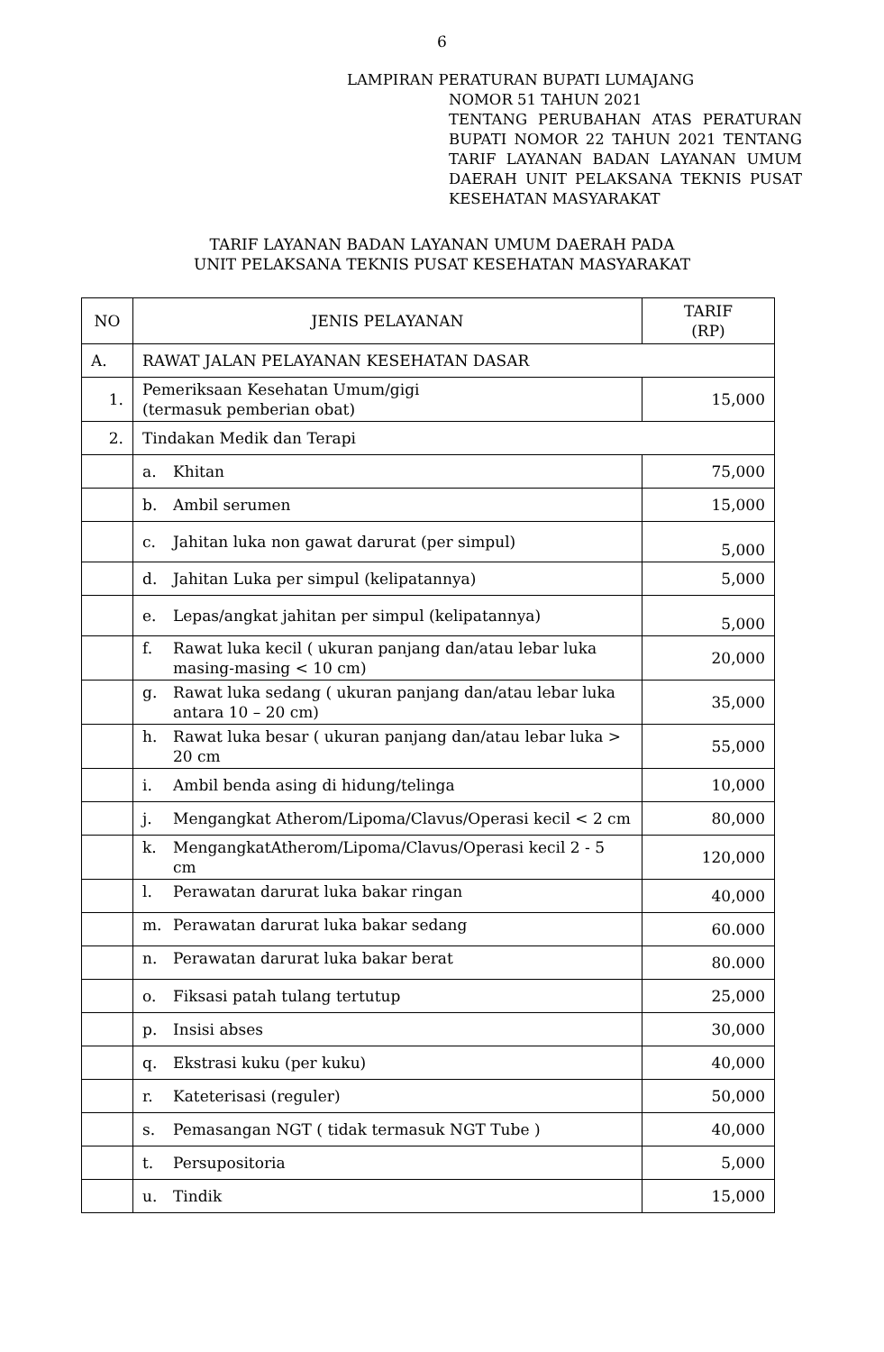6
LAMPIRAN PERATURAN BUPATI LUMAJANG
NOMOR 51 TAHUN 2021
TENTANG PERUBAHAN ATAS PERATURAN BUPATI NOMOR 22 TAHUN 2021 TENTANG TARIF LAYANAN BADAN LAYANAN UMUM DAERAH UNIT PELAKSANA TEKNIS PUSAT KESEHATAN MASYARAKAT
TARIF LAYANAN BADAN LAYANAN UMUM DAERAH PADA
UNIT PELAKSANA TEKNIS PUSAT KESEHATAN MASYARAKAT
| NO | JENIS PELAYANAN | TARIF (RP) |
| --- | --- | --- |
| A. | RAWAT JALAN PELAYANAN KESEHATAN DASAR | |
| 1. | Pemeriksaan Kesehatan Umum/gigi (termasuk pemberian obat) | 15,000 |
| 2. | Tindakan Medik dan Terapi | |
| | a. Khitan | 75,000 |
| | b. Ambil serumen | 15,000 |
| | c. Jahitan luka non gawat darurat (per simpul) | 5,000 |
| | d. Jahitan Luka per simpul (kelipatannya) | 5,000 |
| | e. Lepas/angkat jahitan per simpul (kelipatannya) | 5,000 |
| | f. Rawat luka kecil ( ukuran panjang dan/atau lebar luka masing-masing < 10 cm) | 20,000 |
| | g. Rawat luka sedang ( ukuran panjang dan/atau lebar luka antara 10 – 20 cm) | 35,000 |
| | h. Rawat luka besar ( ukuran panjang dan/atau lebar luka > 20 cm | 55,000 |
| | i. Ambil benda asing di hidung/telinga | 10,000 |
| | j. Mengangkat Atherom/Lipoma/Clavus/Operasi kecil < 2 cm | 80,000 |
| | k. MengangkatAtherom/Lipoma/Clavus/Operasi kecil 2 - 5 cm | 120,000 |
| | l. Perawatan darurat luka bakar ringan | 40,000 |
| | m. Perawatan darurat luka bakar sedang | 60.000 |
| | n. Perawatan darurat luka bakar berat | 80.000 |
| | o. Fiksasi patah tulang tertutup | 25,000 |
| | p. Insisi abses | 30,000 |
| | q. Ekstrasi kuku (per kuku) | 40,000 |
| | r. Kateterisasi (reguler) | 50,000 |
| | s. Pemasangan NGT ( tidak termasuk NGT Tube ) | 40,000 |
| | t. Persupositoria | 5,000 |
| | u. Tindik | 15,000 |